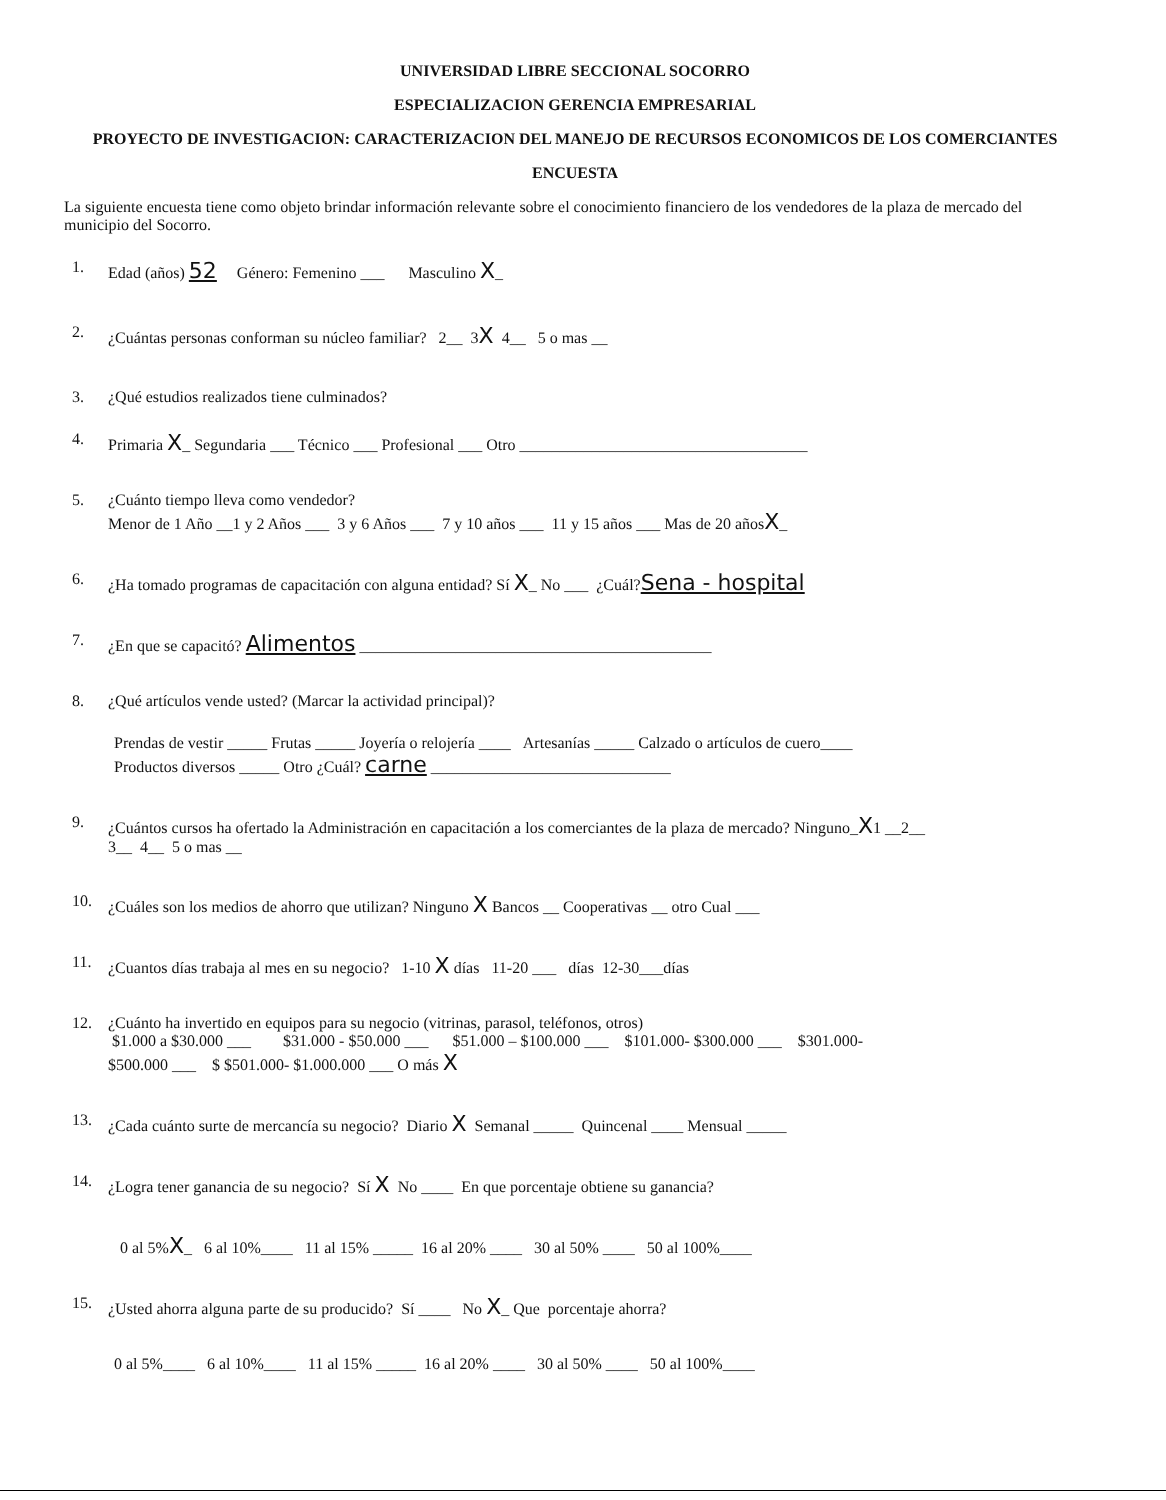UNIVERSIDAD LIBRE SECCIONAL SOCORRO
ESPECIALIZACION GERENCIA EMPRESARIAL
PROYECTO DE INVESTIGACION: CARACTERIZACION DEL MANEJO DE RECURSOS ECONOMICOS DE LOS COMERCIANTES
ENCUESTA
La siguiente encuesta tiene como objeto brindar información relevante sobre el conocimiento financiero de los vendedores de la plaza de mercado del municipio del Socorro.
1. Edad (años) 52 Género: Femenino ___ Masculino X_
2. ¿Cuántas personas conforman su núcleo familiar? 2__ 3X 4__ 5 o mas __
3. ¿Qué estudios realizados tiene culminados?
4. Primaria X_ Segundaria ___ Técnico ___ Profesional ___ Otro ____________________________________
5. ¿Cuánto tiempo lleva como vendedor?
Menor de 1 Año __1 y 2 Años ___ 3 y 6 Años ___ 7 y 10 años ___ 11 y 15 años ___ Mas de 20 añosX_
6. ¿Ha tomado programas de capacitación con alguna entidad? Sí X_ No ___ ¿Cuál?Sena - hospital
7. ¿En que se capacitó? Alimentos ____________________________________________
8. ¿Qué artículos vende usted? (Marcar la actividad principal)?
Prendas de vestir _____ Frutas _____ Joyería o relojería ____ Artesanías _____ Calzado o artículos de cuero____
Productos diversos _____ Otro ¿Cuál? carne ______________________________
9. ¿Cuántos cursos ha ofertado la Administración en capacitación a los comerciantes de la plaza de mercado? Ninguno_X1 __2__
3__ 4__ 5 o mas __
10. ¿Cuáles son los medios de ahorro que utilizan? Ninguno X Bancos __ Cooperativas __ otro Cual ___
11. ¿Cuantos días trabaja al mes en su negocio? 1-10 X días 11-20 ___ días 12-30___días
12. ¿Cuánto ha invertido en equipos para su negocio (vitrinas, parasol, teléfonos, otros)
$1.000 a $30.000 ___ $31.000 - $50.000 ___ $51.000 – $100.000 ___ $101.000- $300.000 ___ $301.000-
$500.000 ___ $ $501.000- $1.000.000 ___ O más X
13. ¿Cada cuánto surte de mercancía su negocio? Diario X Semanal _____ Quincenal ____ Mensual _____
14. ¿Logra tener ganancia de su negocio? Sí X No ____ En que porcentaje obtiene su ganancia?
0 al 5%X_ 6 al 10%____ 11 al 15% _____ 16 al 20% ____ 30 al 50% ____ 50 al 100%____
15. ¿Usted ahorra alguna parte de su producido? Sí ____ No X_ Que porcentaje ahorra?
0 al 5%____ 6 al 10%____ 11 al 15% _____ 16 al 20% ____ 30 al 50% ____ 50 al 100%____